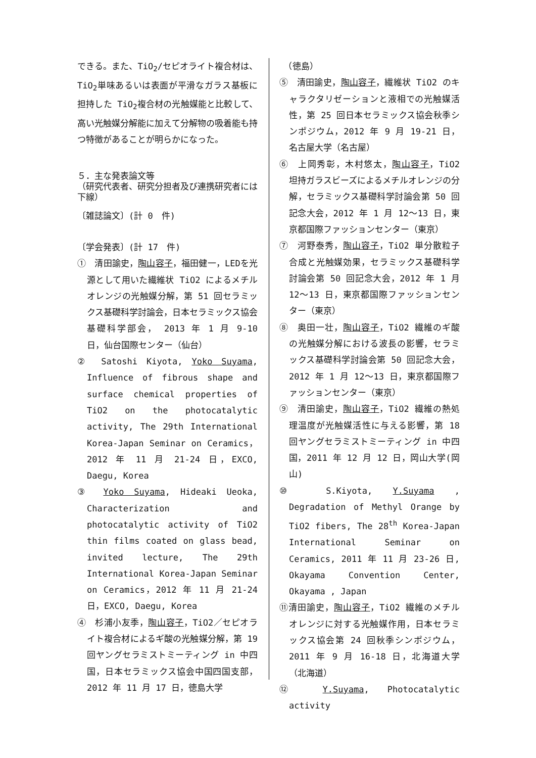できる。また、TiO<sub>2</sub>/セピオライト複合材は、TiO<sub>2</sub>単味あるいは表面が平滑なガラス基板に担持した TiO<sub>2</sub>複合材の光触媒能と比較して、高い光触媒分解能に加えて分解物の吸着能も持つ特徴があることが明らかになった。
５．主な発表論文等
（研究代表者、研究分担者及び連携研究者には下線）
〔雑誌論文〕(計 0　件)
〔学会発表〕(計 17　件)
①　清田諭史，陶山容子，福田健一，LEDを光源として用いた繊維状 TiO2 によるメチルオレンジの光触媒分解，第 51 回セラミックス基礎科学討論会，日本セラミックス協会基礎科学部会， 2013 年 1 月 9-10 日，仙台国際センター（仙台）
②　Satoshi Kiyota, Yoko Suyama, Influence of fibrous shape and surface chemical properties of TiO2 on the photocatalytic activity, The 29th International Korea-Japan Seminar on Ceramics，2012 年 11 月 21-24 日，EXCO, Daegu, Korea
③　Yoko Suyama, Hideaki Ueoka, Characterization and photocatalytic activity of TiO2 thin films coated on glass bead, invited lecture, The 29th International Korea-Japan Seminar on Ceramics，2012 年 11 月 21-24 日，EXCO, Daegu, Korea
④　杉浦小友季，陶山容子，TiO2／セピオライト複合材によるギ酸の光触媒分解，第 19 回ヤングセラミストミーティング in 中四国，日本セラミックス協会中国四国支部，2012 年 11 月 17 日，徳島大学
　（徳島）
⑤　清田諭史，陶山容子，繊維状 TiO2 のキャラクタリゼーションと液相での光触媒活性，第 25 回日本セラミックス協会秋季シンポジウム，2012 年 9 月 19-21 日，名古屋大学（名古屋）
⑥　上岡秀彰，木村悠太，陶山容子，TiO2 坦持ガラスビーズによるメチルオレンジの分解，セラミックス基礎科学討論会第 50 回記念大会，2012 年 1 月 12～13 日，東京都国際ファッションセンター（東京）
⑦　河野泰秀，陶山容子，TiO2 単分散粒子合成と光触媒効果，セラミックス基礎科学討論会第 50 回記念大会，2012 年 1 月 12～13 日，東京都国際ファッションセンター（東京）
⑧　奥田一壮，陶山容子，TiO2 繊維のギ酸の光触媒分解における波長の影響，セラミックス基礎科学討論会第 50 回記念大会，2012 年 1 月 12～13 日，東京都国際ファッションセンター（東京）
⑨　清田諭史，陶山容子，TiO2 繊維の熱処理温度が光触媒活性に与える影響，第 18 回ヤングセラミストミーティング in 中四国，2011 年 12 月 12 日，岡山大学(岡山)
⑩　S.Kiyota, Y.Suyama , Degradation of Methyl Orange by TiO2 fibers, The 28<sup>th</sup> Korea-Japan International Seminar on Ceramics, 2011 年 11 月 23-26 日, Okayama Convention Center, Okayama , Japan
⑪清田諭史，陶山容子，TiO2 繊維のメチルオレンジに対する光触媒作用，日本セラミックス協会第 24 回秋季シンポジウム，2011 年 9 月 16-18 日，北海道大学（北海道）
⑫　Y.Suyama, Photocatalytic activity